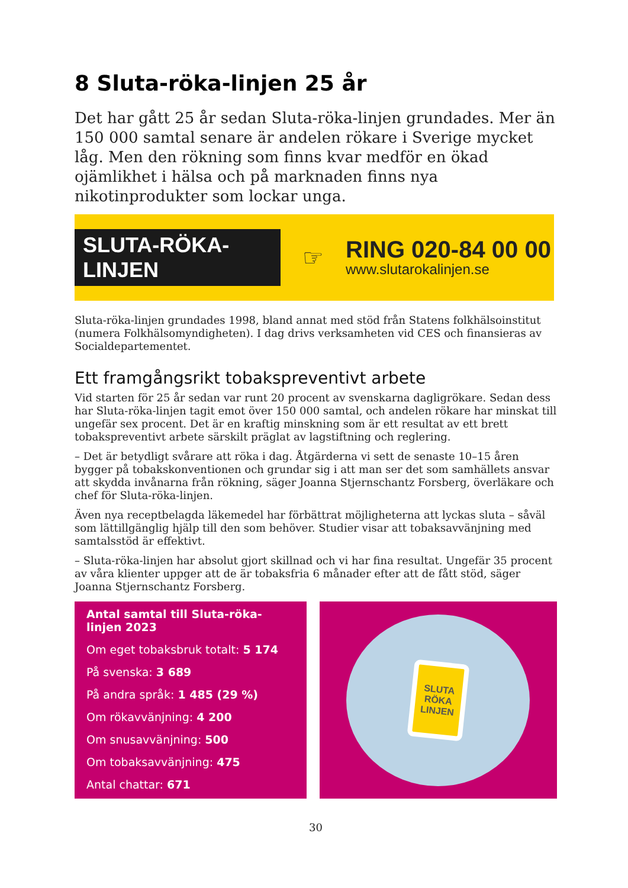8 Sluta-röka-linjen 25 år
Det har gått 25 år sedan Sluta-röka-linjen grundades. Mer än 150 000 samtal senare är andelen rökare i Sverige mycket låg. Men den rökning som finns kvar medför en ökad ojämlikhet i hälsa och på marknaden finns nya nikotinprodukter som lockar unga.
SLUTA-RÖKA-LINJEN
☞
RING 020-84 00 00
www.slutarokalinjen.se
Sluta-röka-linjen grundades 1998, bland annat med stöd från Statens folkhälsoinstitut (numera Folkhälsomyndigheten). I dag drivs verksamheten vid CES och finansieras av Socialdepartementet.
Ett framgångsrikt tobakspreventivt arbete
Vid starten för 25 år sedan var runt 20 procent av svenskarna dagligrökare. Sedan dess har Sluta-röka-linjen tagit emot över 150 000 samtal, och andelen rökare har minskat till ungefär sex procent. Det är en kraftig minskning som är ett resultat av ett brett tobakspreventivt arbete särskilt präglat av lagstiftning och reglering.
– Det är betydligt svårare att röka i dag. Åtgärderna vi sett de senaste 10–15 åren bygger på tobakskonventionen och grundar sig i att man ser det som samhällets ansvar att skydda invånarna från rökning, säger Joanna Stjernschantz Forsberg, överläkare och chef för Sluta-röka-linjen.
Även nya receptbelagda läkemedel har förbättrat möjligheterna att lyckas sluta – såväl som lättillgänglig hjälp till den som behöver. Studier visar att tobaksavvänjning med samtalsstöd är effektivt.
– Sluta-röka-linjen har absolut gjort skillnad och vi har fina resultat. Ungefär 35 procent av våra klienter uppger att de är tobaksfria 6 månader efter att de fått stöd, säger Joanna Stjernschantz Forsberg.
Antal samtal till Sluta-röka-linjen 2023
Om eget tobaksbruk totalt: 5 174
På svenska: 3 689
På andra språk: 1 485 (29 %)
Om rökavvänjning: 4 200
Om snusavvänjning: 500
Om tobaksavvänjning: 475
Antal chattar: 671
SLUTA
RÖKA
LINJEN
30